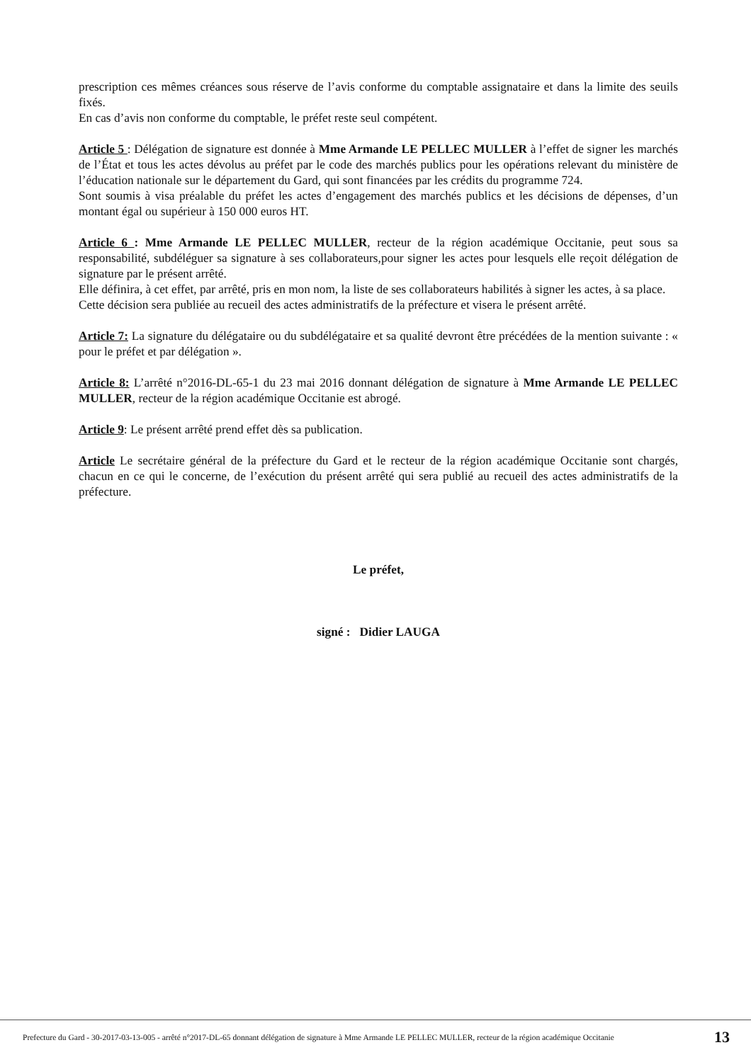prescription ces mêmes créances sous réserve de l’avis conforme du comptable assignataire et dans la limite des seuils fixés.
En cas d’avis non conforme du comptable, le préfet reste seul compétent.
Article 5 : Délégation de signature est donnée à Mme Armande LE PELLEC MULLER à l’effet de signer les marchés de l’État et tous les actes dévolus au préfet par le code des marchés publics pour les opérations relevant du ministère de l’éducation nationale sur le département du Gard, qui sont financées par les crédits du programme 724.
Sont soumis à visa préalable du préfet les actes d’engagement des marchés publics et les décisions de dépenses, d’un montant égal ou supérieur à 150 000 euros HT.
Article 6 : Mme Armande LE PELLEC MULLER, recteur de la région académique Occitanie, peut sous sa responsabilité, subdéléguer sa signature à ses collaborateurs,pour signer les actes pour lesquels elle reçoit délégation de signature par le présent arrêté.
Elle définira, à cet effet, par arrêté, pris en mon nom, la liste de ses collaborateurs habilités à signer les actes, à sa place.
Cette décision sera publiée au recueil des actes administratifs de la préfecture et visera le présent arrêté.
Article 7: La signature du délégataire ou du subdélégataire et sa qualité devront être précédées de la mention suivante : « pour le préfet et par délégation ».
Article 8: L’arrêté n°2016-DL-65-1 du 23 mai 2016 donnant délégation de signature à Mme Armande LE PELLEC MULLER, recteur de la région académique Occitanie est abrogé.
Article 9: Le présent arrêté prend effet dès sa publication.
Article Le secrétaire général de la préfecture du Gard et le recteur de la région académique Occitanie sont chargés, chacun en ce qui le concerne, de l’exécution du présent arrêté qui sera publié au recueil des actes administratifs de la préfecture.
Le préfet,
signé : Didier LAUGA
Prefecture du Gard - 30-2017-03-13-005 - arrêté n°2017-DL-65 donnant délégation de signature à Mme Armande LE PELLEC MULLER, recteur de la région académique Occitanie
13